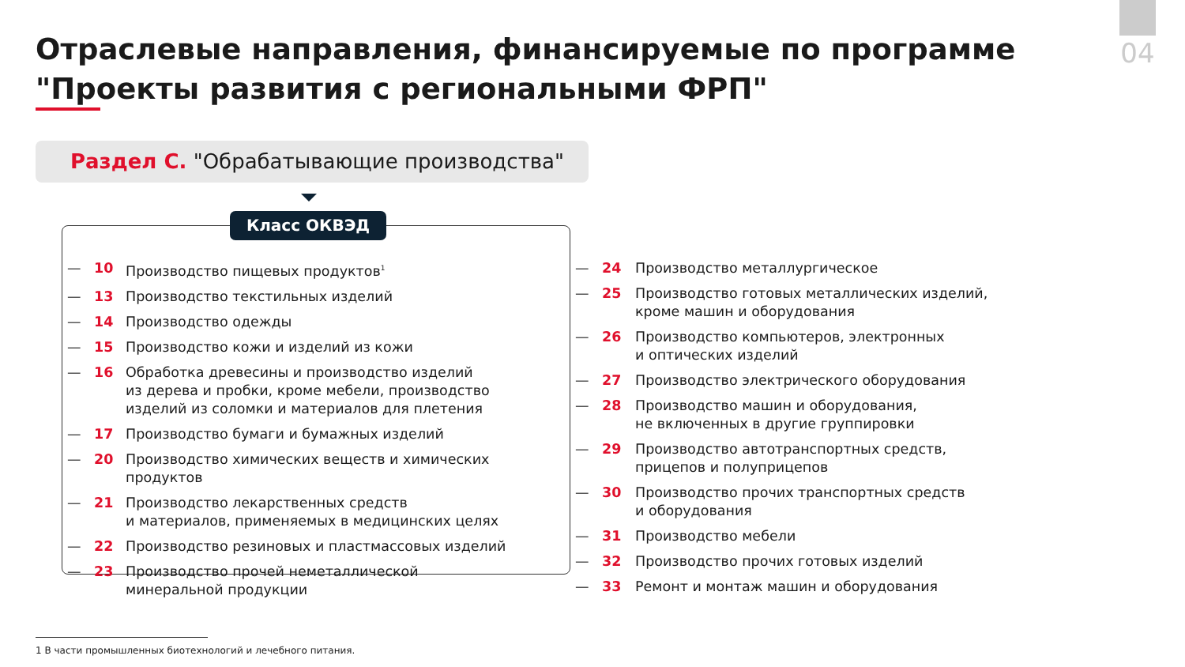04
Отраслевые направления, финансируемые по программе
"Проекты развития с региональными ФРП"
Раздел С. "Обрабатывающие производства"
Класс ОКВЭД
— 10 Производство пищевых продуктов<sup>1</sup>
— 13 Производство текстильных изделий
— 14 Производство одежды
— 15 Производство кожи и изделий из кожи
— 16 Обработка древесины и производство изделий
из дерева и пробки, кроме мебели, производство
изделий из соломки и материалов для плетения
— 17 Производство бумаги и бумажных изделий
— 20 Производство химических веществ и химических
продуктов
— 21 Производство лекарственных средств
и материалов, применяемых в медицинских целях
— 22 Производство резиновых и пластмассовых изделий
— 23 Производство прочей неметаллической
минеральной продукции
— 24 Производство металлургическое
— 25 Производство готовых металлических изделий,
кроме машин и оборудования
— 26 Производство компьютеров, электронных
и оптических изделий
— 27 Производство электрического оборудования
— 28 Производство машин и оборудования,
не включенных в другие группировки
— 29 Производство автотранспортных средств,
прицепов и полуприцепов
— 30 Производство прочих транспортных средств
и оборудования
— 31 Производство мебели
— 32 Производство прочих готовых изделий
— 33 Ремонт и монтаж машин и оборудования
1 В части промышленных биотехнологий и лечебного питания.